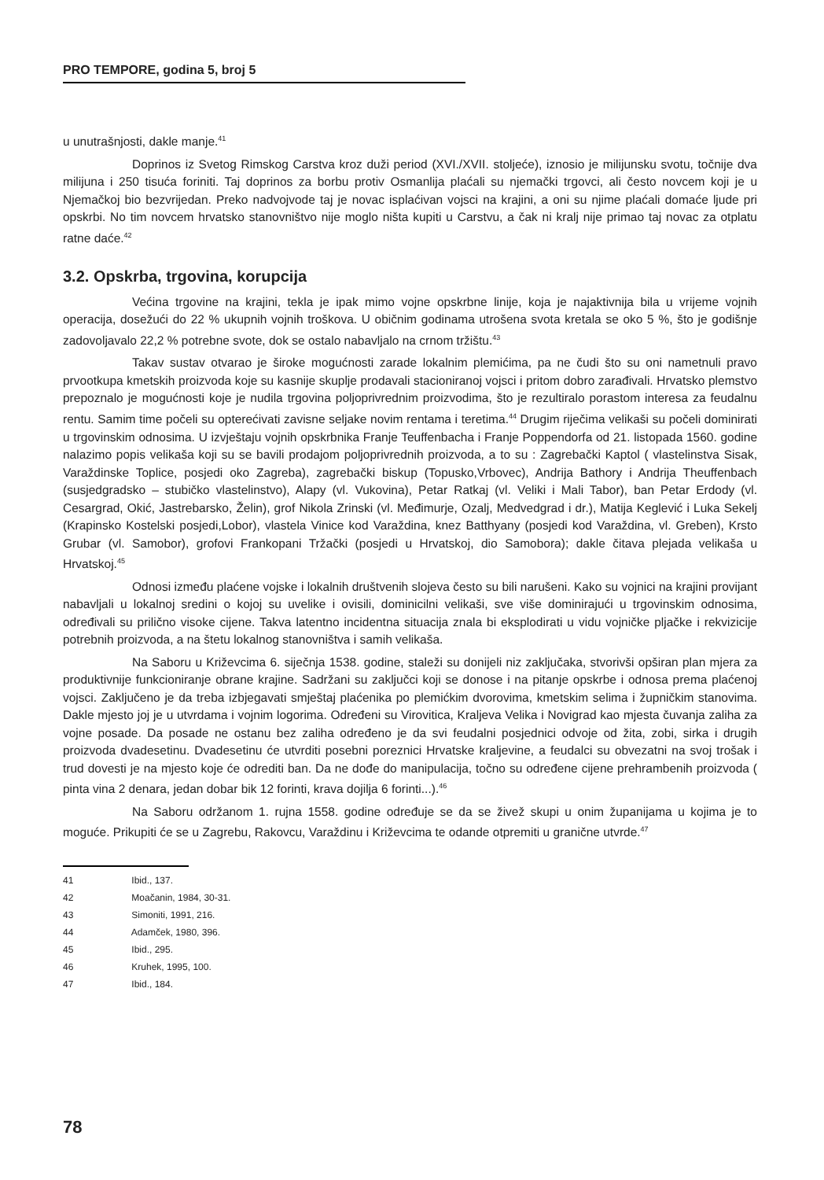PRO TEMPORE, godina 5, broj 5
u unutrašnjosti, dakle manje.<sup>41</sup>
Doprinos iz Svetog Rimskog Carstva kroz duži period (XVI./XVII. stoljeće), iznosio je milijunsku svotu, točnije dva milijuna i 250 tisuća foriniti. Taj doprinos za borbu protiv Osmanlija plaćali su njemački trgovci, ali često novcem koji je u Njemačkoj bio bezvrijedan. Preko nadvojvode taj je novac isplaćivan vojsci na krajini, a oni su njime plaćali domaće ljude pri opskrbi. No tim novcem hrvatsko stanovništvo nije moglo ništa kupiti u Carstvu, a čak ni kralj nije primao taj novac za otplatu ratne daće.<sup>42</sup>
3.2. Opskrba, trgovina, korupcija
Većina trgovine na krajini, tekla je ipak mimo vojne opskrbne linije, koja je najaktivnija bila u vrijeme vojnih operacija, dosežući do 22 % ukupnih vojnih troškova. U običnim godinama utrošena svota kretala se oko 5 %, što je godišnje zadovoljavalo 22,2 % potrebne svote, dok se ostalo nabavljalo na crnom tržištu.<sup>43</sup>
Takav sustav otvarao je široke mogućnosti zarade lokalnim plemićima, pa ne čudi što su oni nametnuli pravo prvootkupa kmetskih proizvoda koje su kasnije skuplje prodavali stacioniranoj vojsci i pritom dobro zarađivali. Hrvatsko plemstvo prepoznalo je mogućnosti koje je nudila trgovina poljoprivrednim proizvodima, što je rezultiralo porastom interesa za feudalnu rentu. Samim time počeli su opterećivati zavisne seljake novim rentama i teretima.<sup>44</sup> Drugim riječima velikaši su počeli dominirati u trgovinskim odnosima. U izvještaju vojnih opskrbnika Franje Teuffenbacha i Franje Poppendorfa od 21. listopada 1560. godine nalazimo popis velikaša koji su se bavili prodajom poljoprivrednih proizvoda, a to su : Zagrebački Kaptol ( vlastelinstva Sisak, Varaždinske Toplice, posjedi oko Zagreba), zagrebački biskup (Topusko,Vrbovec), Andrija Bathory i Andrija Theuffenbach (susjedgradsko – stubičko vlastelinstvo), Alapy (vl. Vukovina), Petar Ratkaj (vl. Veliki i Mali Tabor), ban Petar Erdody (vl. Cesargrad, Okić, Jastrebarsko, Želin), grof Nikola Zrinski (vl. Međimurje, Ozalj, Medvedgrad i dr.), Matija Keglević i Luka Sekelj (Krapinsko Kostelski posjedi,Lobor), vlastela Vinice kod Varaždina, knez Batthyany (posjedi kod Varaždina, vl. Greben), Krsto Grubar (vl. Samobor), grofovi Frankopani Tržački (posjedi u Hrvatskoj, dio Samobora); dakle čitava plejada velikaša u Hrvatskoj.<sup>45</sup>
Odnosi između plaćene vojske i lokalnih društvenih slojeva često su bili narušeni. Kako su vojnici na krajini provijant nabavljali u lokalnoj sredini o kojoj su uvelike i ovisili, dominicilni velikaši, sve više dominirajući u trgovinskim odnosima, određivali su prilično visoke cijene. Takva latentno incidentna situacija znala bi eksplodirati u vidu vojničke pljačke i rekvizicije potrebnih proizvoda, a na štetu lokalnog stanovništva i samih velikaša.
Na Saboru u Križevcima 6. siječnja 1538. godine, staleži su donijeli niz zaključaka, stvorivši opširan plan mjera za produktivnije funkcioniranje obrane krajine. Sadržani su zaključci koji se donose i na pitanje opskrbe i odnosa prema plaćenoj vojsci. Zaključeno je da treba izbjegavati smještaj plaćenika po plemićkim dvorovima, kmetskim selima i župničkim stanovima. Dakle mjesto joj je u utvrdama i vojnim logorima. Određeni su Virovitica, Kraljeva Velika i Novigrad kao mjesta čuvanja zaliha za vojne posade. Da posade ne ostanu bez zaliha određeno je da svi feudalni posjednici odvoje od žita, zobi, sirka i drugih proizvoda dvadesetinu. Dvadesetinu će utvrditi posebni poreznici Hrvatske kraljevine, a feudalci su obvezatni na svoj trošak i trud dovesti je na mjesto koje će odrediti ban. Da ne dođe do manipulacija, točno su određene cijene prehrambenih proizvoda ( pinta vina 2 denara, jedan dobar bik 12 forinti, krava dojilja 6 forinti...).<sup>46</sup>
Na Saboru održanom 1. rujna 1558. godine određuje se da se živež skupi u onim županijama u kojima je to moguće. Prikupiti će se u Zagrebu, Rakovcu, Varaždinu i Križevcima te odande otpremiti u granične utvrde.<sup>47</sup>
41 Ibid., 137.
42 Moačanin, 1984, 30-31.
43 Simoniti, 1991, 216.
44 Adamček, 1980, 396.
45 Ibid., 295.
46 Kruhek, 1995, 100.
47 Ibid., 184.
78